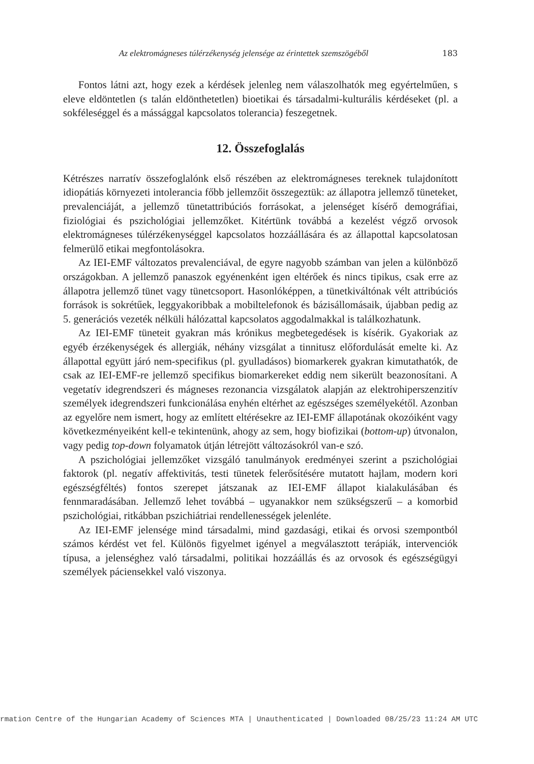Az elektromágneses túlérzékenység jelensége az érintettek szemszögéből 183
Fontos látni azt, hogy ezek a kérdések jelenleg nem válaszolhatók meg egyértelműen, s eleve eldöntetlen (s talán eldönthetetlen) bioetikai és társadalmi-kulturális kérdéseket (pl. a sokféleséggel és a mássággal kapcsolatos tolerancia) feszegetnek.
12. Összefoglalás
Kétrészes narratív összefoglalónk első részében az elektromágneses tereknek tulajdonított idiopátiás környezeti intolerancia főbb jellemzőit összegeztük: az állapotra jellemző tüneteket, prevalenciáját, a jellemző tünetattribúciós forrásokat, a jelenséget kísérő demográfiai, fiziológiai és pszichológiai jellemzőket. Kitértünk továbbá a kezelést végző orvosok elektromágneses túlérzékenységgel kapcsolatos hozzáállására és az állapottal kapcsolatosan felmerülő etikai megfontolásokra.
Az IEI-EMF változatos prevalenciával, de egyre nagyobb számban van jelen a különböző országokban. A jellemző panaszok egyénenként igen eltérőek és nincs tipikus, csak erre az állapotra jellemző tünet vagy tünetcsoport. Hasonlóképpen, a tünetkiváltónak vélt attribúciós források is sokrétűek, leggyakoribbak a mobiltelefonok és bázisállomásaik, újabban pedig az 5. generációs vezeték nélküli hálózattal kapcsolatos aggodalmakkal is találkozhatunk.
Az IEI-EMF tüneteit gyakran más krónikus megbetegedések is kísérik. Gyakoriak az egyéb érzékenységek és allergiák, néhány vizsgálat a tinnitusz előfordulását emelte ki. Az állapottal együtt járó nem-specifikus (pl. gyulladásos) biomarkerek gyakran kimutathatók, de csak az IEI-EMF-re jellemző specifikus biomarkereket eddig nem sikerült beazonosítani. A vegetatív idegrendszeri és mágneses rezonancia vizsgálatok alapján az elektrohiperszenzitív személyek idegrendszeri funkcionálása enyhén eltérhet az egészséges személyekétől. Azonban az egyelőre nem ismert, hogy az említett eltérésekre az IEI-EMF állapotának okozóiként vagy következményeiként kell-e tekintenünk, ahogy az sem, hogy biofizikai (bottom-up) útvonalon, vagy pedig top-down folyamatok útján létrejött változásokról van-e szó.
A pszichológiai jellemzőket vizsgáló tanulmányok eredményei szerint a pszichológiai faktorok (pl. negatív affektivitás, testi tünetek felerősítésére mutatott hajlam, modern kori egészségféltés) fontos szerepet játszanak az IEI-EMF állapot kialakulásában és fennmaradásában. Jellemző lehet továbbá – ugyanakkor nem szükségszerű – a komorbid pszichológiai, ritkábban pszichiátriai rendellenességek jelenléte.
Az IEI-EMF jelensége mind társadalmi, mind gazdasági, etikai és orvosi szempontból számos kérdést vet fel. Különös figyelmet igényel a megválasztott terápiák, intervenciók típusa, a jelenséghez való társadalmi, politikai hozzáállás és az orvosok és egészségügyi személyek páciensekkel való viszonya.
rmation Centre of the Hungarian Academy of Sciences MTA | Unauthenticated | Downloaded 08/25/23 11:24 AM UTC